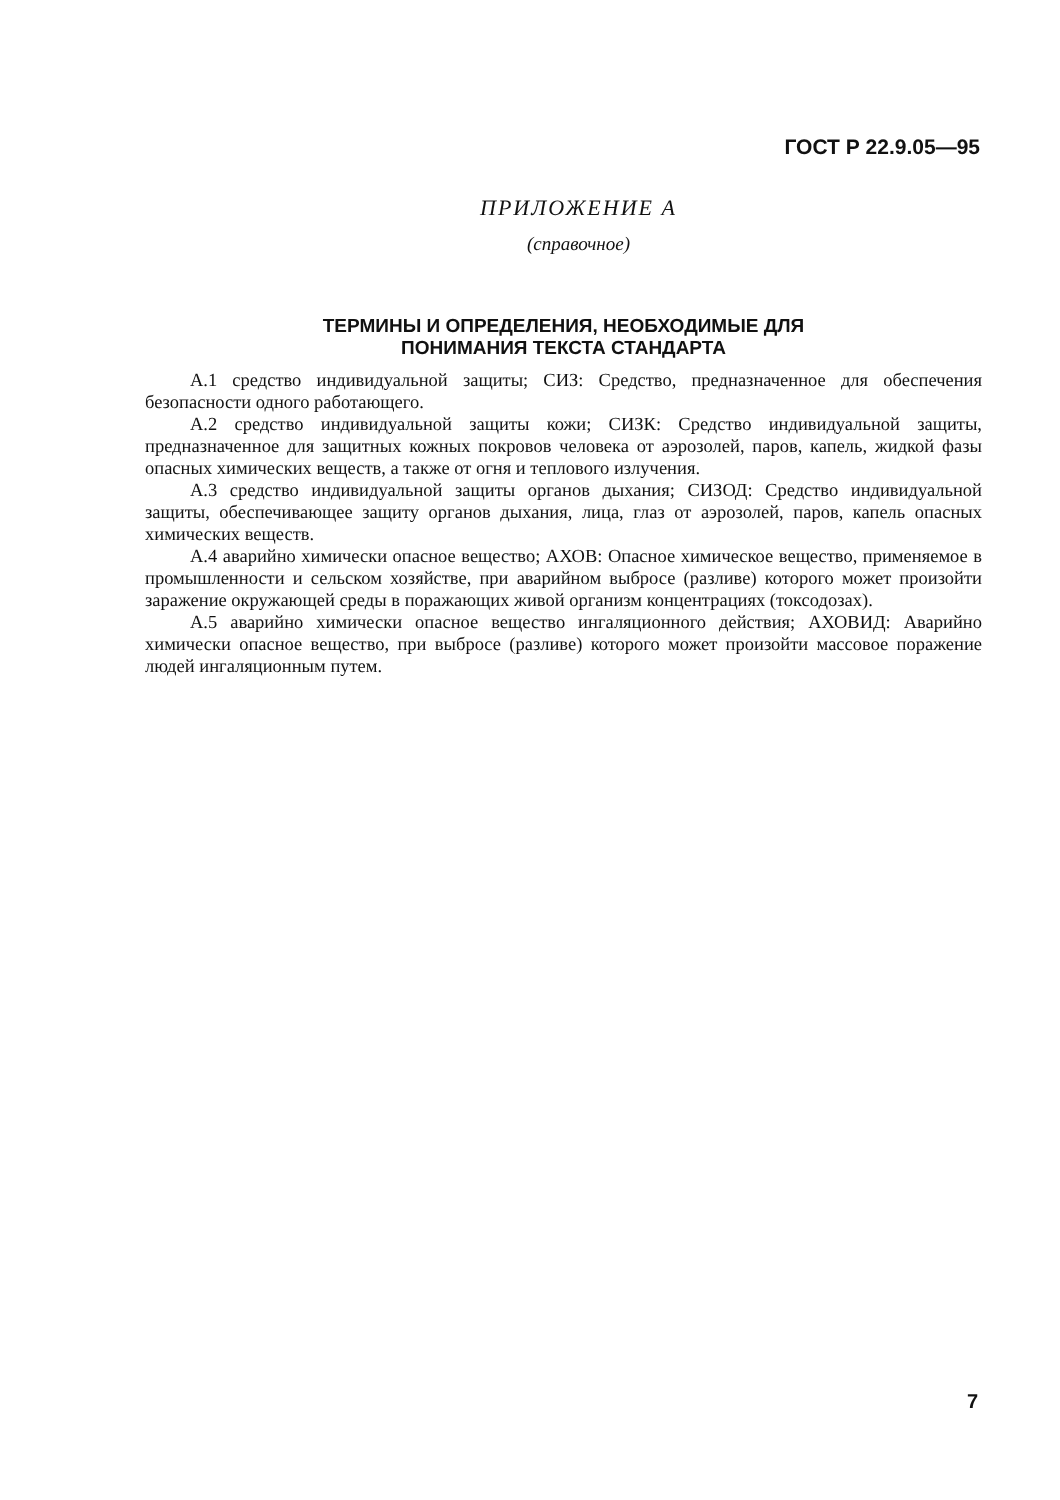ГОСТ Р 22.9.05—95
ПРИЛОЖЕНИЕ А
(справочное)
ТЕРМИНЫ И ОПРЕДЕЛЕНИЯ, НЕОБХОДИМЫЕ ДЛЯ
ПОНИМАНИЯ ТЕКСТА СТАНДАРТА
А.1 средство индивидуальной защиты; СИЗ: Средство, предназначенное для обеспечения безопасности одного работающего.
А.2 средство индивидуальной защиты кожи; СИЗК: Средство индивидуальной защиты, предназначенное для защитных кожных покровов человека от аэрозолей, паров, капель, жидкой фазы опасных химических веществ, а также от огня и теплового излучения.
А.3 средство индивидуальной защиты органов дыхания; СИЗОД: Средство индивидуальной защиты, обеспечивающее защиту органов дыхания, лица, глаз от аэрозолей, паров, капель опасных химических веществ.
А.4 аварийно химически опасное вещество; АХОВ: Опасное химическое вещество, применяемое в промышленности и сельском хозяйстве, при аварийном выбросе (разливе) которого может произойти заражение окружающей среды в поражающих живой организм концентрациях (токсодозах).
А.5 аварийно химически опасное вещество ингаляционного действия; АХОВИД: Аварийно химически опасное вещество, при выбросе (разливе) которого может произойти массовое поражение людей ингаляционным путем.
7